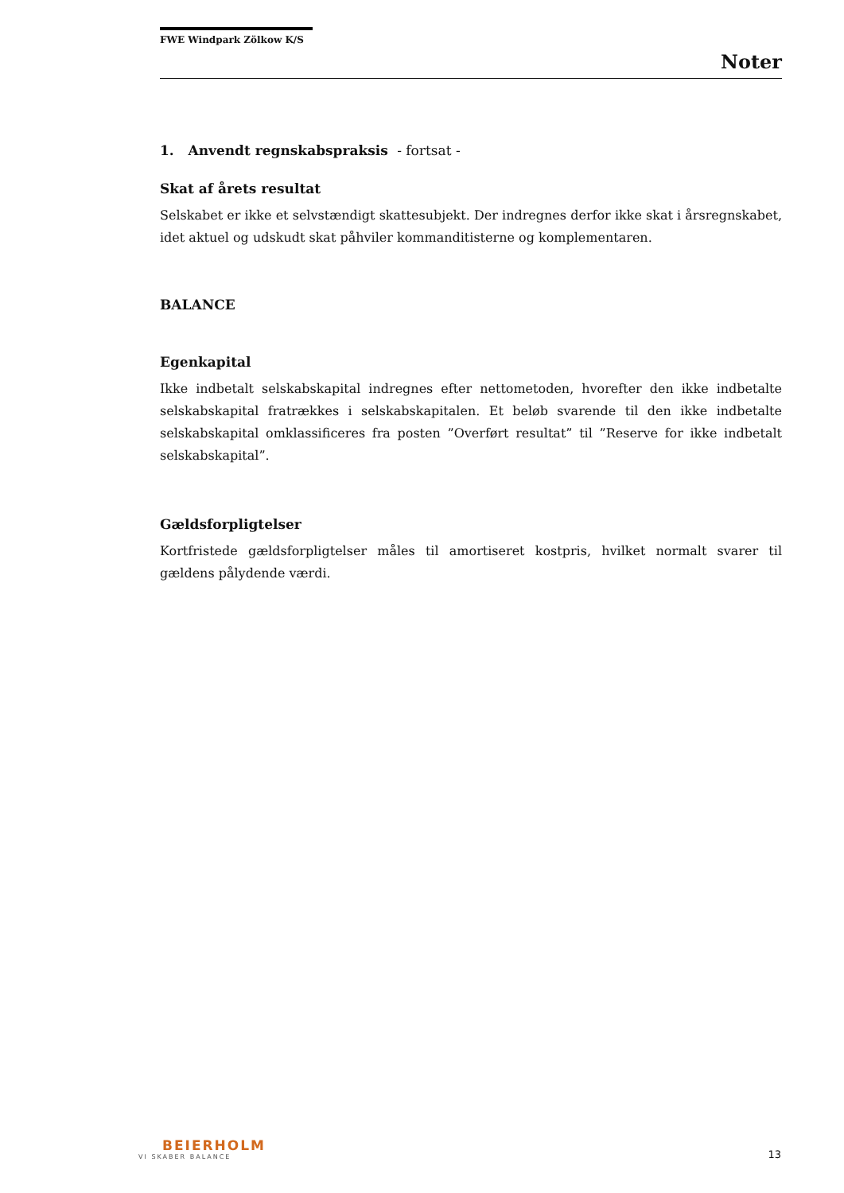FWE Windpark Zölkow K/S
Noter
1. Anvendt regnskabspraksis - fortsat -
Skat af årets resultat
Selskabet er ikke et selvstændigt skattesubjekt. Der indregnes derfor ikke skat i årsregnskabet, idet aktuel og udskudt skat påhviler kommanditisterne og komplementaren.
BALANCE
Egenkapital
Ikke indbetalt selskabskapital indregnes efter nettometoden, hvorefter den ikke indbetalte selskabskapital fratrækkes i selskabskapitalen. Et beløb svarende til den ikke indbetalte selskabskapital omklassificeres fra posten ”Overført resultat” til ”Reserve for ikke indbetalt selskabskapital”.
Gældsforpligtelser
Kortfristede gældsforpligtelser måles til amortiseret kostpris, hvilket normalt svarer til gældens pålydende værdi.
BEIERHOLM
VI SKABER BALANCE
13